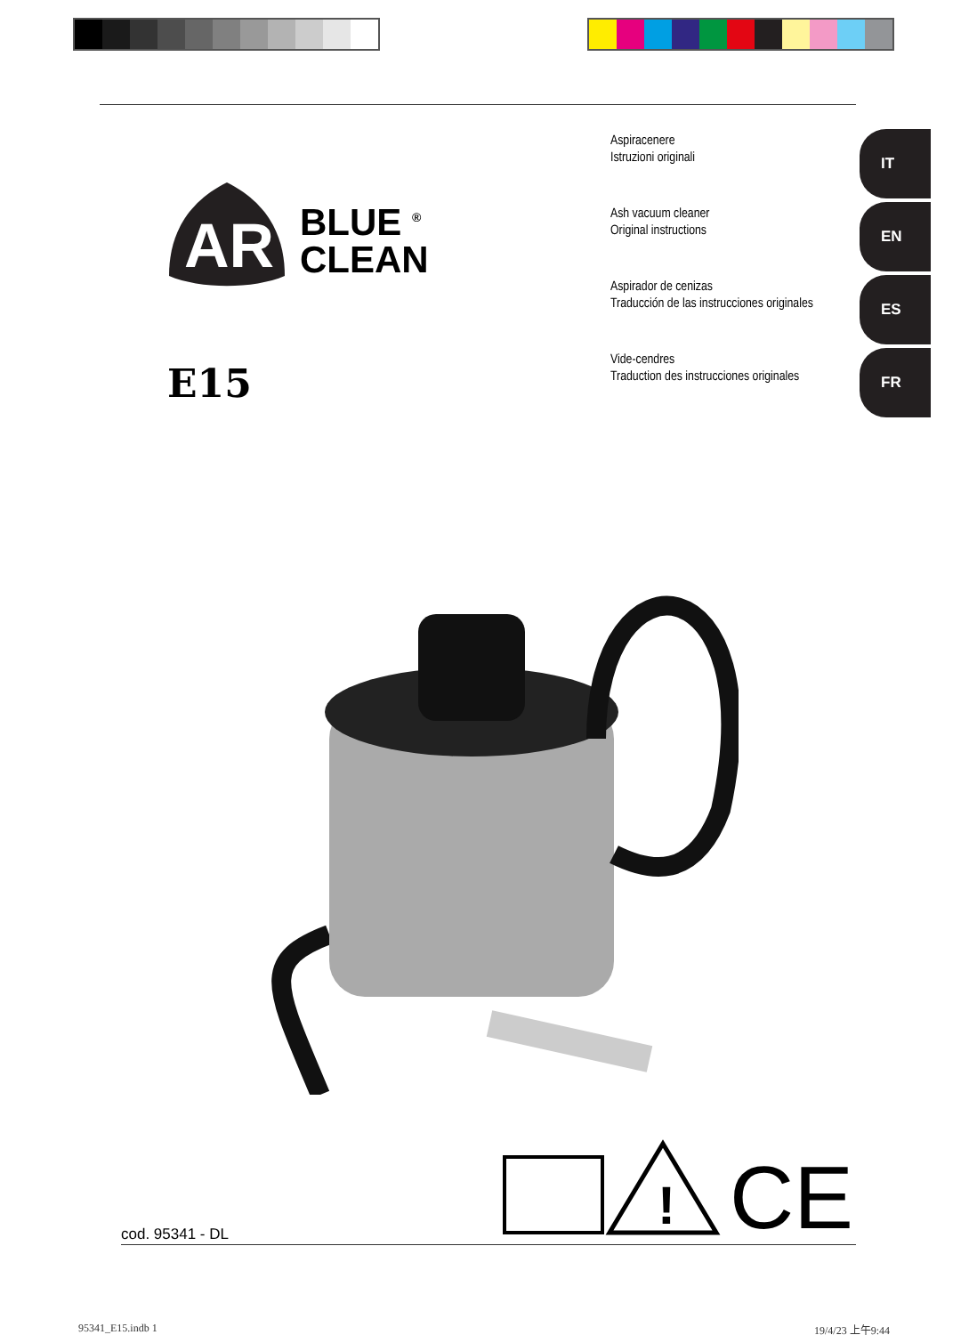Aspiracenere
Istruzioni originali
IT
Ash vacuum cleaner
Original instructions
EN
Aspirador de cenizas
Traducción de las instrucciones originales
ES
Vide-cendres
Traduction des instrucciones originales
FR
AR
BLUE <sup>®</sup>
CLEAN
E15
!
CE
cod. 95341 - DL
95341_E15.indb 1 19/4/23 上午9:44